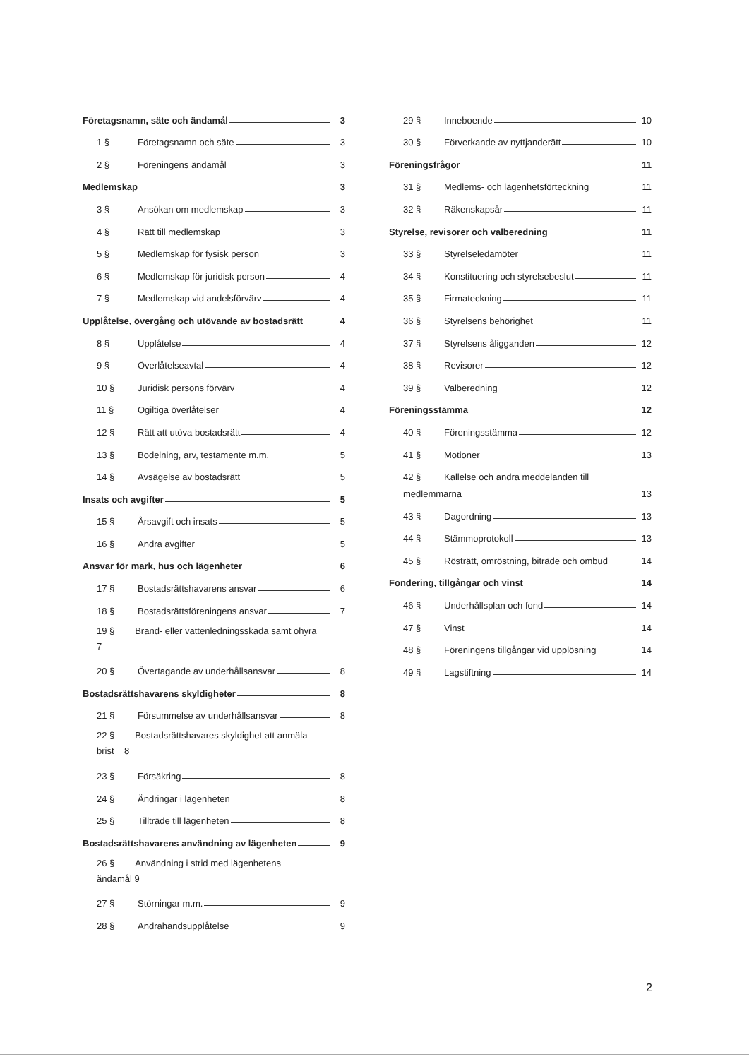Företagsnamn, säte och ändamål 3
1 § Företagsnamn och säte 3
2 § Föreningens ändamål 3
Medlemskap 3
3 § Ansökan om medlemskap 3
4 § Rätt till medlemskap 3
5 § Medlemskap för fysisk person 3
6 § Medlemskap för juridisk person 4
7 § Medlemskap vid andelsförvärv 4
Upplåtelse, övergång och utövande av bostadsrätt 4
8 § Upplåtelse 4
9 § Överlåtelseavtal 4
10 § Juridisk persons förvärv 4
11 § Ogiltiga överlåtelser 4
12 § Rätt att utöva bostadsrätt 4
13 § Bodelning, arv, testamente m.m. 5
14 § Avsägelse av bostadsrätt 5
Insats och avgifter 5
15 § Årsavgift och insats 5
16 § Andra avgifter 5
Ansvar för mark, hus och lägenheter 6
17 § Bostadsrättshavarens ansvar 6
18 § Bostadsrättsföreningens ansvar 7
19 § Brand- eller vattenledningsskada samt ohyra
7
20 § Övertagande av underhållsansvar 8
Bostadsrättshavarens skyldigheter 8
21 § Försummelse av underhållsansvar 8
22 § Bostadsrättshavares skyldighet att anmäla
brist 8
23 § Försäkring 8
24 § Ändringar i lägenheten 8
25 § Tillträde till lägenheten 8
Bostadsrättshavarens användning av lägenheten 9
26 § Användning i strid med lägenhetens
ändamål 9
27 § Störningar m.m. 9
28 § Andrahandsupplåtelse 9
29 § Inneboende 10
30 § Förverkande av nyttjanderätt 10
Föreningsfrågor 11
31 § Medlems- och lägenhetsförteckning 11
32 § Räkenskapsår 11
Styrelse, revisorer och valberedning 11
33 § Styrelseledamöter 11
34 § Konstituering och styrelsebeslut 11
35 § Firmateckning 11
36 § Styrelsens behörighet 11
37 § Styrelsens åligganden 12
38 § Revisorer 12
39 § Valberedning 12
Föreningsstämma 12
40 § Föreningsstämma 12
41 § Motioner 13
42 § Kallelse och andra meddelanden till
medlemmarna 13
43 § Dagordning 13
44 § Stämmoprotokoll 13
45 § Rösträtt, omröstning, biträde och ombud 14
Fondering, tillgångar och vinst 14
46 § Underhållsplan och fond 14
47 § Vinst 14
48 § Föreningens tillgångar vid upplösning 14
49 § Lagstiftning 14
2